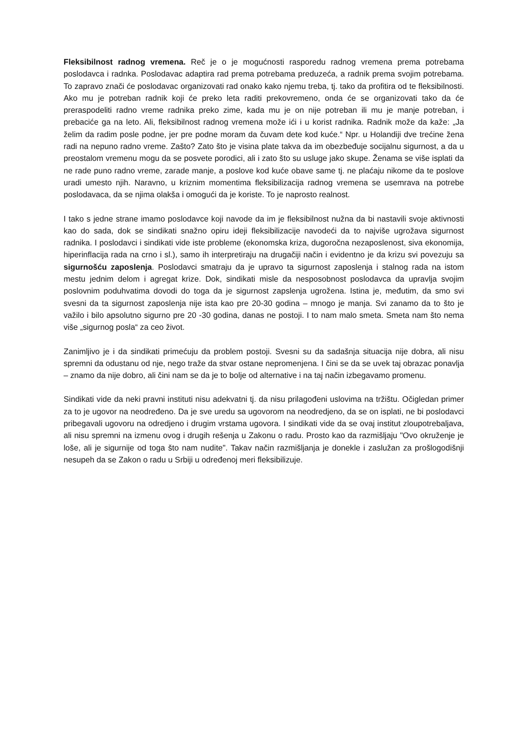Fleksibilnost radnog vremena. Reč je o je mogućnosti rasporedu radnog vremena prema potrebama poslodavca i radnka. Poslodavac adaptira rad prema potrebama preduzeća, a radnik prema svojim potrebama. To zapravo znači će poslodavac organizovati rad onako kako njemu treba, tj. tako da profitira od te fleksibilnosti. Ako mu je potreban radnik koji će preko leta raditi prekovremeno, onda će se organizovati tako da će preraspodeliti radno vreme radnika preko zime, kada mu je on nije potreban ili mu je manje potreban, i prebaciće ga na leto. Ali, fleksibilnost radnog vremena može ići i u korist radnika. Radnik može da kaže: „Ja želim da radim posle podne, jer pre podne moram da čuvam dete kod kuće.“ Npr. u Holandiji dve trećine žena radi na nepuno radno vreme. Zašto? Zato što je visina plate takva da im obezbeđuje socijalnu sigurnost, a da u preostalom vremenu mogu da se posvete porodici, ali i zato što su usluge jako skupe. Ženama se više isplati da ne rade puno radno vreme, zarade manje, a poslove kod kuće obave same tj. ne plaćaju nikome da te poslove uradi umesto njih. Naravno, u kriznim momentima fleksibilizacija radnog vremena se usemrava na potrebe poslodavaca, da se njima olakša i omogući da je koriste. To je naprosto realnost.
I tako s jedne strane imamo poslodavce koji navode da im je fleksibilnost nužna da bi nastavili svoje aktivnosti kao do sada, dok se sindikati snažno opiru ideji fleksibilizacije navodeći da to najviše ugrožava sigurnost radnika. I poslodavci i sindikati vide iste probleme (ekonomska kriza, dugoročna nezaposlenost, siva ekonomija, hiperinflacija rada na crno i sl.), samo ih interpretiraju na drugačiji način i evidentno je da krizu svi povezuju sa sigurnošću zaposlenja. Poslodavci smatraju da je upravo ta sigurnost zaposlenja i stalnog rada na istom mestu jednim delom i agregat krize. Dok, sindikati misle da nesposobnost poslodavca da upravlja svojim poslovnim poduhvatima dovodi do toga da je sigurnost zapslenja ugrožena. Istina je, međutim, da smo svi svesni da ta sigurnost zaposlenja nije ista kao pre 20-30 godina – mnogo je manja. Svi zanamo da to što je važilo i bilo apsolutno sigurno pre 20 -30 godina, danas ne postoji. I to nam malo smeta. Smeta nam što nema više „sigurnog posla“ za ceo život.
Zanimljivo je i da sindikati primećuju da problem postoji. Svesni su da sadašnja situacija nije dobra, ali nisu spremni da odustanu od nje, nego traže da stvar ostane nepromenjena. I čini se da se uvek taj obrazac ponavlja – znamo da nije dobro, ali čini nam se da je to bolje od alternative i na taj način izbegavamo promenu.
Sindikati vide da neki pravni instituti nisu adekvatni tj. da nisu prilagođeni uslovima na tržištu. Očigledan primer za to je ugovor na neodređeno. Da je sve uredu sa ugovorom na neodredjeno, da se on isplati, ne bi poslodavci pribegavali ugovoru na odredjeno i drugim vrstama ugovora. I sindikati vide da se ovaj institut zloupotrebaljava, ali nisu spremni na izmenu ovog i drugih rešenja u Zakonu o radu. Prosto kao da razmišljaju "Ovo okruženje je loše, ali je sigurnije od toga što nam nudite". Takav način razmišljanja je donekle i zaslužan za prošlogodišnji nesupeh da se Zakon o radu u Srbiji u određenoj meri fleksibilizuje.